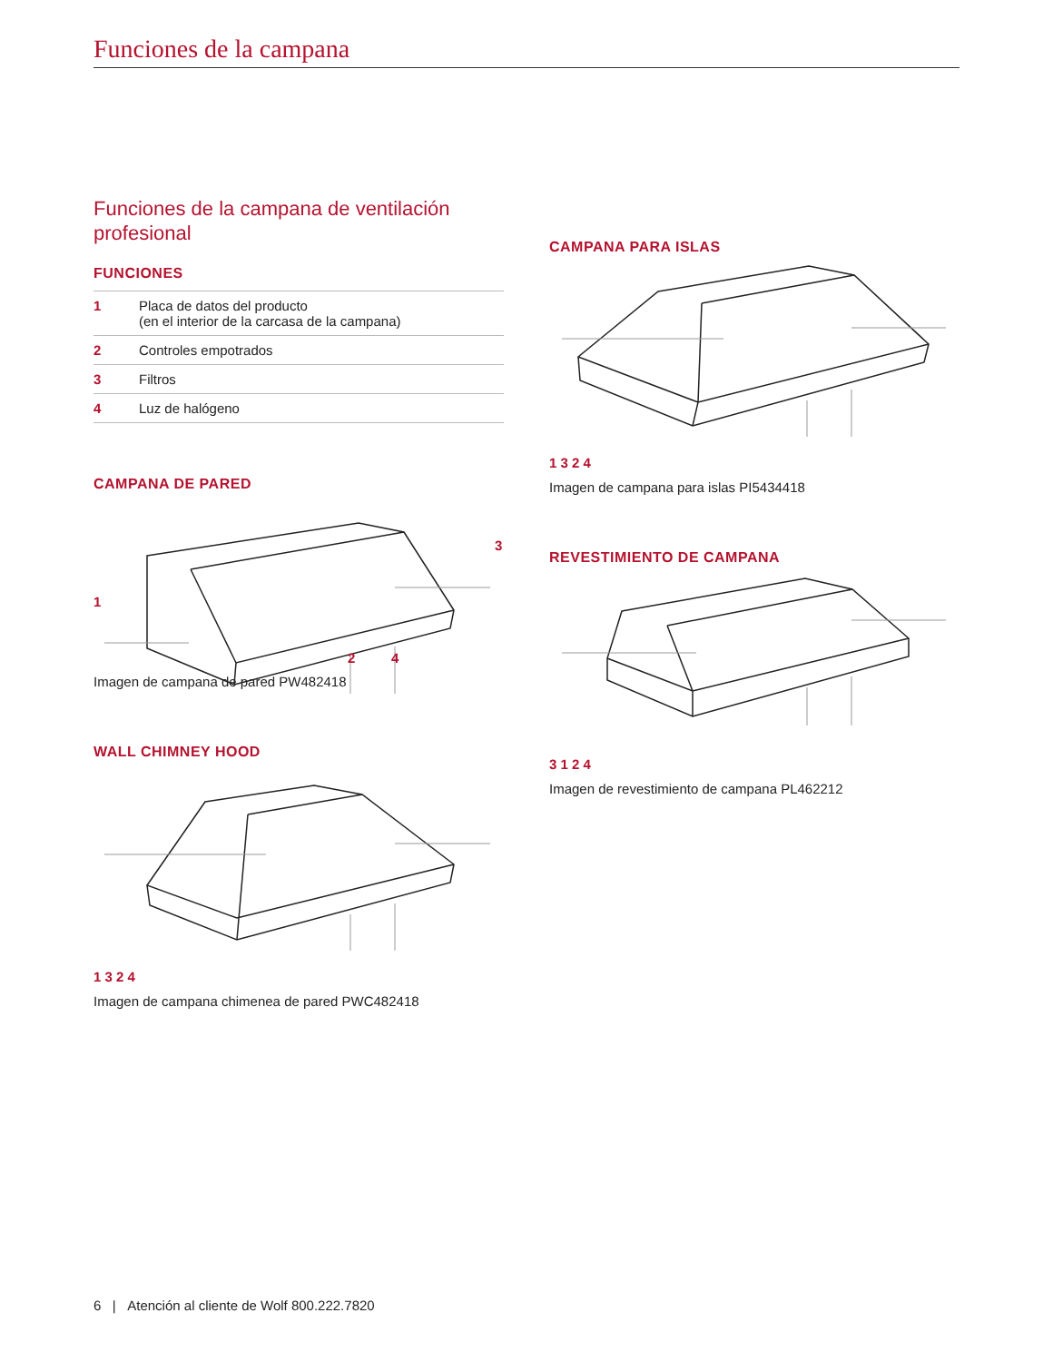Funciones de la campana
Funciones de la campana de ventilación profesional
FUNCIONES
| 1 | Placa de datos del producto (en el interior de la carcasa de la campana) |
| 2 | Controles empotrados |
| 3 | Filtros |
| 4 | Luz de halógeno |
CAMPANA DE PARED
1
3
2 4
Imagen de campana de pared PW482418
WALL CHIMNEY HOOD
1 3 2 4
Imagen de campana chimenea de pared PWC482418
CAMPANA PARA ISLAS
1 3 2 4
Imagen de campana para islas PI5434418
REVESTIMIENTO DE CAMPANA
3 1 2 4
Imagen de revestimiento de campana PL462212
6 | Atención al cliente de Wolf 800.222.7820